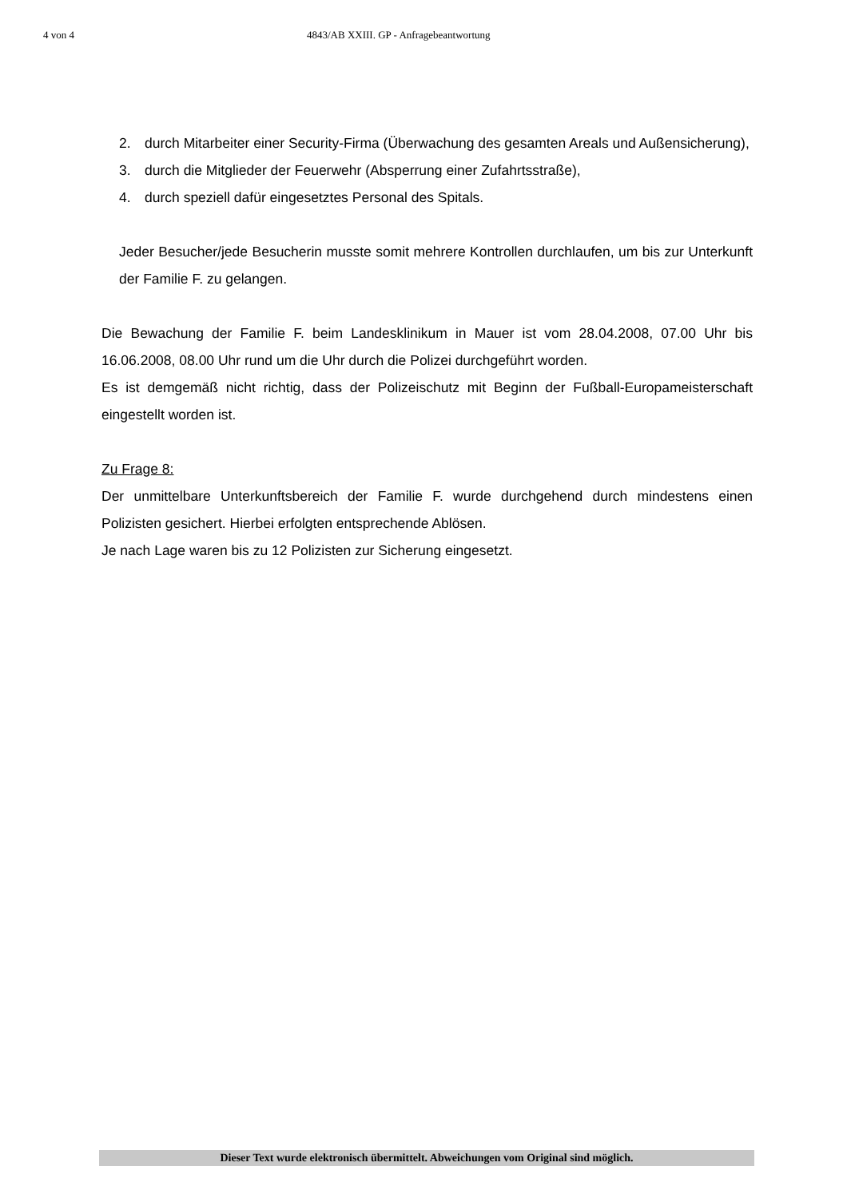4 von 4 4843/AB XXIII. GP - Anfragebeantwortung
2. durch Mitarbeiter einer Security-Firma (Überwachung des gesamten Areals und Außensicherung),
3. durch die Mitglieder der Feuerwehr (Absperrung einer Zufahrtsstraße),
4. durch speziell dafür eingesetztes Personal des Spitals.
Jeder Besucher/jede Besucherin musste somit mehrere Kontrollen durchlaufen, um bis zur Unterkunft der Familie F. zu gelangen.
Die Bewachung der Familie F. beim Landesklinikum in Mauer ist vom 28.04.2008, 07.00 Uhr bis 16.06.2008, 08.00 Uhr rund um die Uhr durch die Polizei durchgeführt worden.
Es ist demgemäß nicht richtig, dass der Polizeischutz mit Beginn der Fußball-Europameisterschaft eingestellt worden ist.
Zu Frage 8:
Der unmittelbare Unterkunftsbereich der Familie F. wurde durchgehend durch mindestens einen Polizisten gesichert. Hierbei erfolgten entsprechende Ablösen.
Je nach Lage waren bis zu 12 Polizisten zur Sicherung eingesetzt.
Dieser Text wurde elektronisch übermittelt. Abweichungen vom Original sind möglich.